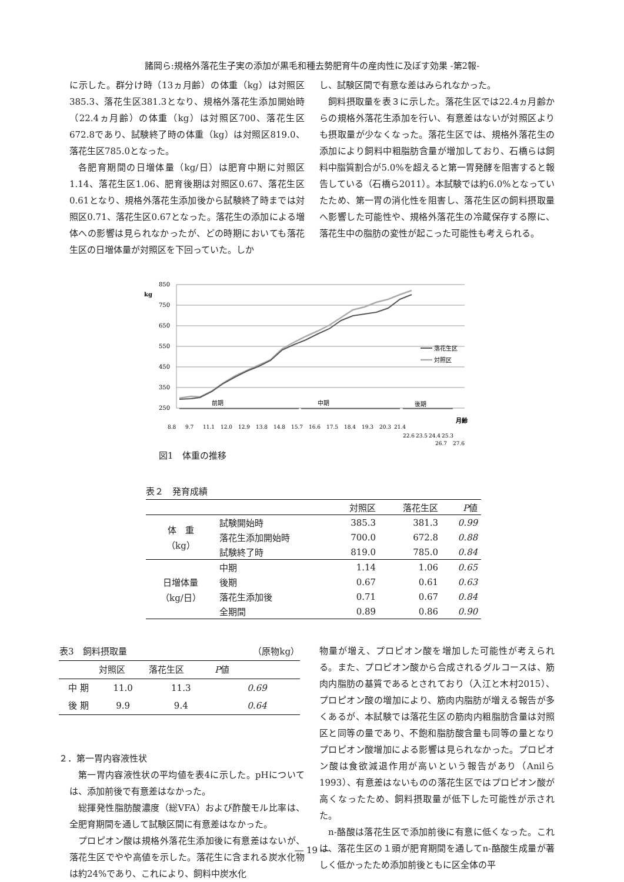諸岡ら:規格外落花生子実の添加が黒毛和種去勢肥育牛の産肉性に及ぼす効果 -第2報-
に示した。群分け時（13ヵ月齢）の体重（kg）は対照区385.3、落花生区381.3となり、規格外落花生添加開始時（22.4ヵ月齢）の体重（kg）は対照区700、落花生区672.8であり、試験終了時の体重（kg）は対照区819.0、落花生区785.0となった。
各肥育期間の日増体量（kg/日）は肥育中期に対照区1.14、落花生区1.06、肥育後期は対照区0.67、落花生区0.61となり、規格外落花生添加後から試験終了時までは対照区0.71、落花生区0.67となった。落花生の添加による増体への影響は見られなかったが、どの時期においても落花生区の日増体量が対照区を下回っていた。しか
し、試験区間で有意な差はみられなかった。
飼料摂取量を表３に示した。落花生区では22.4ヵ月齢からの規格外落花生添加を行い、有意差はないが対照区よりも摂取量が少なくなった。落花生区では、規格外落花生の添加により飼料中粗脂肪含量が増加しており、石橋らは飼料中脂質割合が5.0%を超えると第一胃発酵を阻害すると報告している（石橋ら2011）。本試験では約6.0%となっていたため、第一胃の消化性を阻害し、落花生区の飼料摂取量へ影響した可能性や、規格外落花生の冷蔵保存する際に、落花生中の脂肪の変性が起こった可能性も考えられる。
kg
850
750
650
550
450
350
250
前期
中期
後期
落花生区
対照区
月齢
8.8
9.7
11.1
12.0
12.9
13.8
14.8
15.7
16.6
17.5
18.4
19.3
20.3
21.4
22.6
23.5
24.4
25.3
26.7
27.6
図1　体重の推移
表２　発育成績
| | | 対照区 | 落花生区 | P 値 |
| --- | --- | --- | --- | --- |
| 体 重 （kg） | 試験開始時 | 385.3 | 381.3 | 0.99 |
| | 落花生添加開始時 | 700.0 | 672.8 | 0.88 |
| | 試験終了時 | 819.0 | 785.0 | 0.84 |
| 日増体量 （kg/日） | 中期 | 1.14 | 1.06 | 0.65 |
| | 後期 | 0.67 | 0.61 | 0.63 |
| | 落花生添加後 | 0.71 | 0.67 | 0.84 |
| | 全期間 | 0.89 | 0.86 | 0.90 |
| 表3 飼料摂取量 | | | （原物kg） |
| | 対照区 | 落花生区 | P 値 |
| 中 期 | 11.0 | 11.3 | 0.69 |
| 後 期 | 9.9 | 9.4 | 0.64 |
２．第一胃内容液性状
第一胃内容液性状の平均値を表4に示した。pHについては、添加前後で有意差はなかった。
総揮発性脂肪酸濃度（総VFA）および酢酸モル比率は、全肥育期間を通して試験区間に有意差はなかった。
プロピオン酸は規格外落花生添加後に有意差はないが、落花生区でやや高値を示した。落花生に含まれる炭水化物は約24%であり、これにより、飼料中炭水化
物量が増え、プロピオン酸を増加した可能性が考えられる。また、プロピオン酸から合成されるグルコースは、筋肉内脂肪の基質であるとされており（入江と木村2015）、プロピオン酸の増加により、筋肉内脂肪が増える報告が多くあるが、本試験では落花生区の筋肉内粗脂肪含量は対照区と同等の量であり、不飽和脂肪酸含量も同等の量となりプロピオン酸増加による影響は見られなかった。プロピオン酸は食欲減退作用が高いという報告があり（Anilら1993）、有意差はないものの落花生区ではプロピオン酸が高くなったため、飼料摂取量が低下した可能性が示された。
n-酪酸は落花生区で添加前後に有意に低くなった。これは、落花生区の１頭が肥育期間を通してn-酪酸生成量が著しく低かったため添加前後ともに区全体の平
― 19 ―